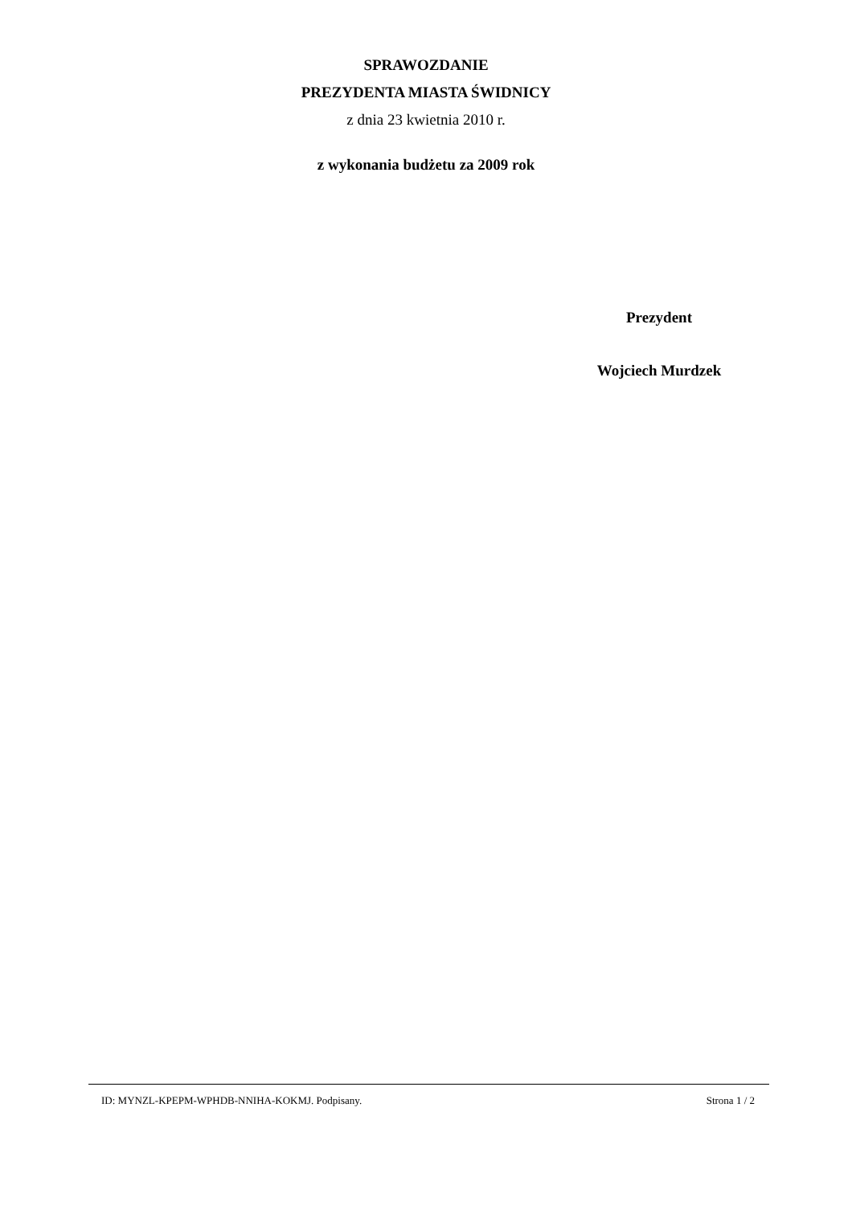SPRAWOZDANIE
PREZYDENTA MIASTA ŚWIDNICY
z dnia 23 kwietnia 2010 r.
z wykonania budżetu za 2009 rok
Prezydent
Wojciech Murdzek
ID: MYNZL-KPEPM-WPHDB-NNIHA-KOKMJ. Podpisany. Strona 1 / 2